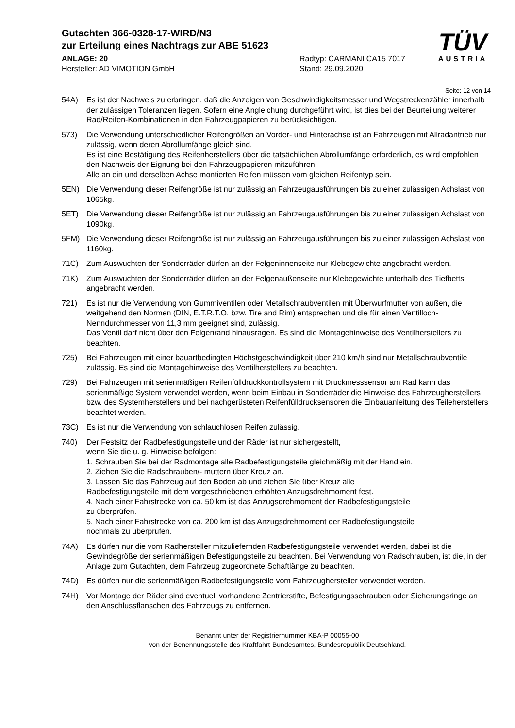Gutachten 366-0328-17-WIRD/N3
zur Erteilung eines Nachtrags zur ABE 51623
ANLAGE: 20
Hersteller: AD VIMOTION GmbH
Radtyp: CARMANI CA15 7017
Stand: 29.09.2020
TÜV
AUSTRIA
Seite: 12 von 14
54A) Es ist der Nachweis zu erbringen, daß die Anzeigen von Geschwindigkeitsmesser und Wegstreckenzähler innerhalb der zulässigen Toleranzen liegen. Sofern eine Angleichung durchgeführt wird, ist dies bei der Beurteilung weiterer Rad/Reifen-Kombinationen in den Fahrzeugpapieren zu berücksichtigen.
573) Die Verwendung unterschiedlicher Reifengrößen an Vorder- und Hinterachse ist an Fahrzeugen mit Allradantrieb nur zulässig, wenn deren Abrollumfänge gleich sind.
Es ist eine Bestätigung des Reifenherstellers über die tatsächlichen Abrollumfänge erforderlich, es wird empfohlen den Nachweis der Eignung bei den Fahrzeugpapieren mitzuführen.
Alle an ein und derselben Achse montierten Reifen müssen vom gleichen Reifentyp sein.
5EN) Die Verwendung dieser Reifengröße ist nur zulässig an Fahrzeugausführungen bis zu einer zulässigen Achslast von 1065kg.
5ET) Die Verwendung dieser Reifengröße ist nur zulässig an Fahrzeugausführungen bis zu einer zulässigen Achslast von 1090kg.
5FM) Die Verwendung dieser Reifengröße ist nur zulässig an Fahrzeugausführungen bis zu einer zulässigen Achslast von 1160kg.
71C) Zum Auswuchten der Sonderräder dürfen an der Felgeninnenseite nur Klebegewichte angebracht werden.
71K) Zum Auswuchten der Sonderräder dürfen an der Felgenaußenseite nur Klebegewichte unterhalb des Tiefbetts angebracht werden.
721) Es ist nur die Verwendung von Gummiventilen oder Metallschraubventilen mit Überwurfmutter von außen, die weitgehend den Normen (DIN, E.T.R.T.O. bzw. Tire and Rim) entsprechen und die für einen Ventilloch-Nenndurchmesser von 11,3 mm geeignet sind, zulässig.
Das Ventil darf nicht über den Felgenrand hinausragen. Es sind die Montagehinweise des Ventilherstellers zu beachten.
725) Bei Fahrzeugen mit einer bauartbedingten Höchstgeschwindigkeit über 210 km/h sind nur Metallschraubventile zulässig. Es sind die Montagehinweise des Ventilherstellers zu beachten.
729) Bei Fahrzeugen mit serienmäßigen Reifenfülldruckkontrollsystem mit Druckmesssensor am Rad kann das serienmäßige System verwendet werden, wenn beim Einbau in Sonderräder die Hinweise des Fahrzeugherstellers bzw. des Systemherstellers und bei nachgerüsteten Reifenfülldrucksensoren die Einbauanleitung des Teileherstellers beachtet werden.
73C) Es ist nur die Verwendung von schlauchlosen Reifen zulässig.
740) Der Festsitz der Radbefestigungsteile und der Räder ist nur sichergestellt,
wenn Sie die u. g. Hinweise befolgen:
1. Schrauben Sie bei der Radmontage alle Radbefestigungsteile gleichmäßig mit der Hand ein.
2. Ziehen Sie die Radschrauben/- muttern über Kreuz an.
3. Lassen Sie das Fahrzeug auf den Boden ab und ziehen Sie über Kreuz alle
Radbefestigungsteile mit dem vorgeschriebenen erhöhten Anzugsdrehmoment fest.
4. Nach einer Fahrstrecke von ca. 50 km ist das Anzugsdrehmoment der Radbefestigungsteile
zu überprüfen.
5. Nach einer Fahrstrecke von ca. 200 km ist das Anzugsdrehmoment der Radbefestigungsteile
nochmals zu überprüfen.
74A) Es dürfen nur die vom Radhersteller mitzuliefernden Radbefestigungsteile verwendet werden, dabei ist die Gewindegröße der serienmäßigen Befestigungsteile zu beachten. Bei Verwendung von Radschrauben, ist die, in der Anlage zum Gutachten, dem Fahrzeug zugeordnete Schaftlänge zu beachten.
74D) Es dürfen nur die serienmäßigen Radbefestigungsteile vom Fahrzeughersteller verwendet werden.
74H) Vor Montage der Räder sind eventuell vorhandene Zentrierstifte, Befestigungsschrauben oder Sicherungsringe an den Anschlussflanschen des Fahrzeugs zu entfernen.
Benannt unter der Registriernummer KBA-P 00055-00
von der Benennungsstelle des Kraftfahrt-Bundesamtes, Bundesrepublik Deutschland.